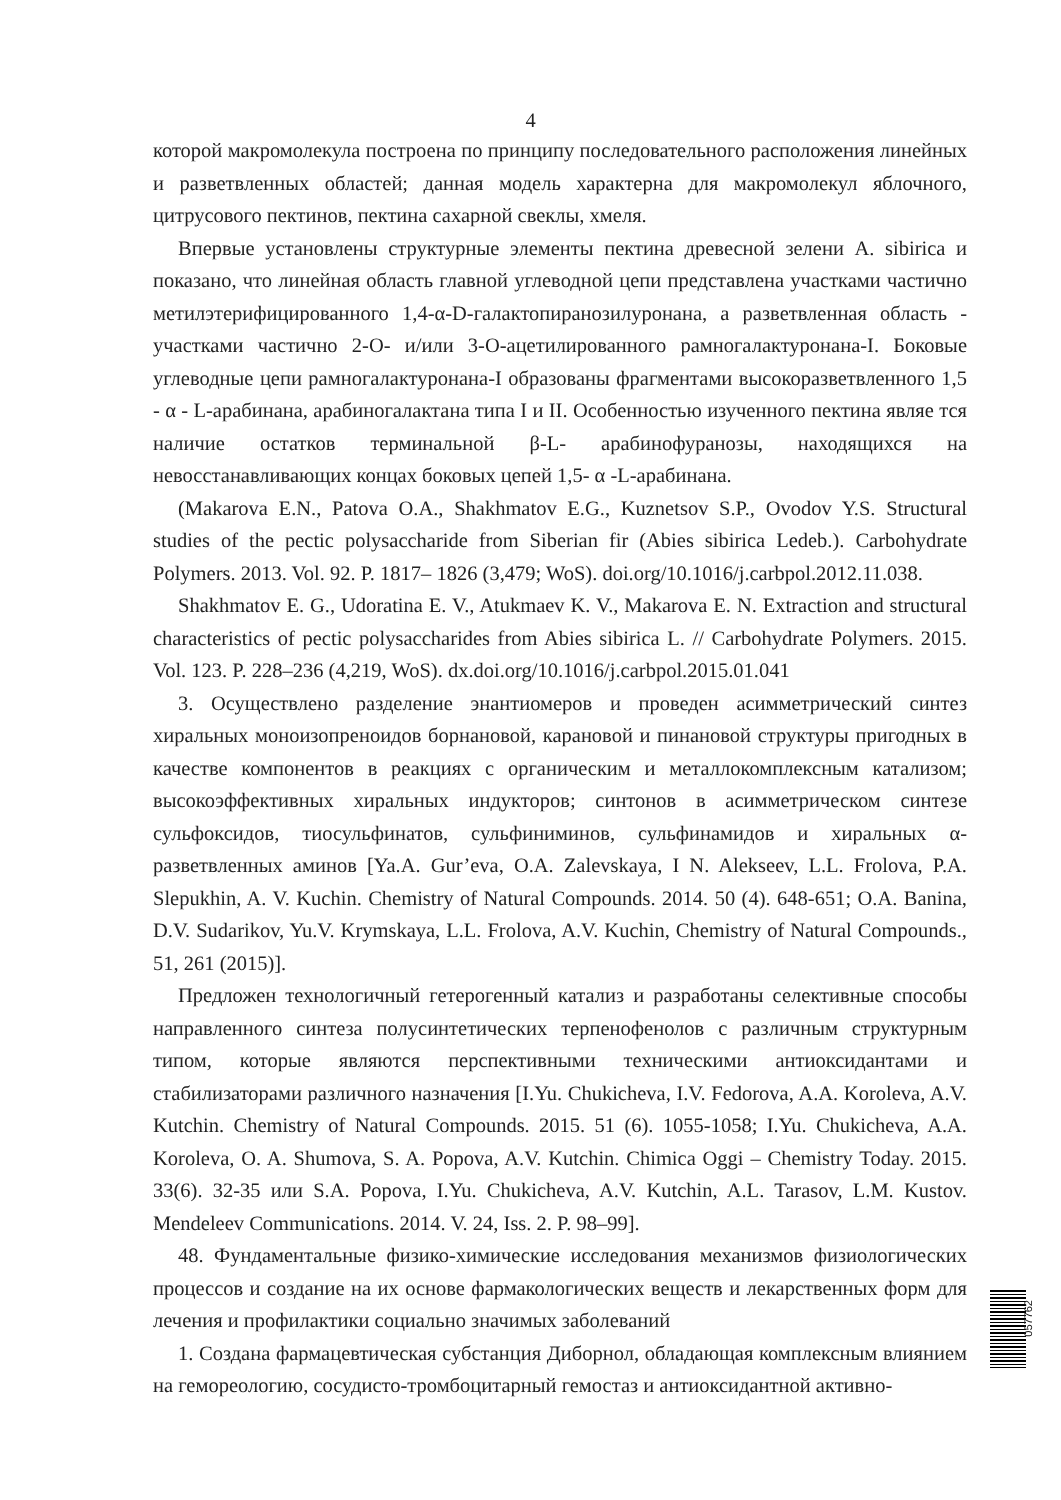4
которой макромолекула построена по принципу последовательного расположения линейных и разветвленных областей; данная модель характерна для макромолекул яблочного, цитрусового пектинов, пектина сахарной свеклы, хмеля.
Впервые установлены структурные элементы пектина древесной зелени A. sibirica и показано, что линейная область главной углеводной цепи представлена участками частично метилэтерифицированного 1,4-α-D-галактопиранозилуронана, а разветвленная область - участками частично 2-O- и/или 3-O-ацетилированного рамногалактуронана-I. Боковые углеводные цепи рамногалактуронана-I образованы фрагментами высокоразветвленного 1,5 - α - L-арабинана, арабиногалактана типа I и II. Особенностью изученного пектина являе тся наличие остатков терминальной β-L- арабинофуранозы, находящихся на невосстанавливающих концах боковых цепей 1,5- α -L-арабинана.
(Makarova E.N., Patova O.A., Shakhmatov E.G., Kuznetsov S.P., Ovodov Y.S. Structural studies of the pectic polysaccharide from Siberian fir (Abies sibirica Ledeb.). Carbohydrate Polymers. 2013. Vol. 92. P. 1817– 1826 (3,479; WoS). doi.org/10.1016/j.carbpol.2012.11.038.
Shakhmatov E. G., Udoratina E. V., Atukmaev K. V., Makarova E. N. Extraction and structural characteristics of pectic polysaccharides from Abies sibirica L. // Carbohydrate Polymers. 2015. Vol. 123. P. 228–236 (4,219, WoS). dx.doi.org/10.1016/j.carbpol.2015.01.041
3. Осуществлено разделение энантиомеров и проведен асимметрический синтез хиральных моноизопреноидов борнановой, карановой и пинановой структуры пригодных в качестве компонентов в реакциях с органическим и металлокомплексным катализом; высокоэффективных хиральных индукторов; синтонов в асимметрическом синтезе сульфоксидов, тиосульфинатов, сульфиниминов, сульфинамидов и хиральных α-разветвленных аминов [Ya.A. Gur’eva, O.A. Zalevskaya, I N. Alekseev, L.L. Frolova, P.A. Slepukhin, A. V. Kuchin. Chemistry of Natural Compounds. 2014. 50 (4). 648-651; O.A. Banina, D.V. Sudarikov, Yu.V. Krymskaya, L.L. Frolova, A.V. Kuchin, Chemistry of Natural Compounds., 51, 261 (2015)].
Предложен технологичный гетерогенный катализ и разработаны селективные способы направленного синтеза полусинтетических терпенофенолов с различным структурным типом, которые являются перспективными техническими антиоксидантами и стабилизаторами различного назначения [I.Yu. Chukicheva, I.V. Fedorova, A.A. Koroleva, A.V. Kutchin. Chemistry of Natural Compounds. 2015. 51 (6). 1055-1058; I.Yu. Chukicheva, A.A. Koroleva, O. A. Shumova, S. A. Popova, A.V. Kutchin. Chimica Oggi – Chemistry Today. 2015. 33(6). 32-35 или S.A. Popova, I.Yu. Chukicheva, A.V. Kutchin, A.L. Tarasov, L.M. Kustov. Mendeleev Communications. 2014. V. 24, Iss. 2. P. 98–99].
48. Фундаментальные физико-химические исследования механизмов физиологических процессов и создание на их основе фармакологических веществ и лекарственных форм для лечения и профилактики социально значимых заболеваний
1. Создана фармацевтическая субстанция Диборнол, обладающая комплексным влиянием на гемореологию, сосудисто-тромбоцитарный гемостаз и антиоксидантной активно-
057762